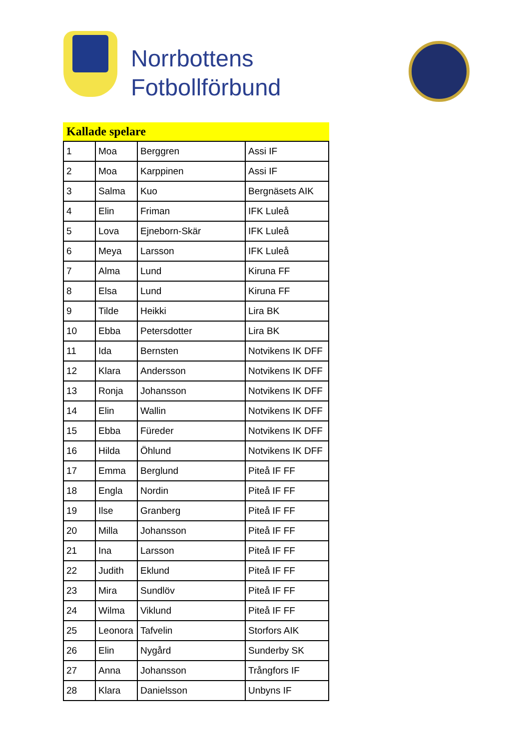Norrbottens
Fotbollförbund
Kallade spelare
| 1 | Moa | Berggren | Assi IF |
| 2 | Moa | Karppinen | Assi IF |
| 3 | Salma | Kuo | Bergnäsets AIK |
| 4 | Elin | Friman | IFK Luleå |
| 5 | Lova | Ejneborn-Skär | IFK Luleå |
| 6 | Meya | Larsson | IFK Luleå |
| 7 | Alma | Lund | Kiruna FF |
| 8 | Elsa | Lund | Kiruna FF |
| 9 | Tilde | Heikki | Lira BK |
| 10 | Ebba | Petersdotter | Lira BK |
| 11 | Ida | Bernsten | Notvikens IK DFF |
| 12 | Klara | Andersson | Notvikens IK DFF |
| 13 | Ronja | Johansson | Notvikens IK DFF |
| 14 | Elin | Wallin | Notvikens IK DFF |
| 15 | Ebba | Füreder | Notvikens IK DFF |
| 16 | Hilda | Öhlund | Notvikens IK DFF |
| 17 | Emma | Berglund | Piteå IF FF |
| 18 | Engla | Nordin | Piteå IF FF |
| 19 | Ilse | Granberg | Piteå IF FF |
| 20 | Milla | Johansson | Piteå IF FF |
| 21 | Ina | Larsson | Piteå IF FF |
| 22 | Judith | Eklund | Piteå IF FF |
| 23 | Mira | Sundlöv | Piteå IF FF |
| 24 | Wilma | Viklund | Piteå IF FF |
| 25 | Leonora | Tafvelin | Storfors AIK |
| 26 | Elin | Nygård | Sunderby SK |
| 27 | Anna | Johansson | Trångfors IF |
| 28 | Klara | Danielsson | Unbyns IF |